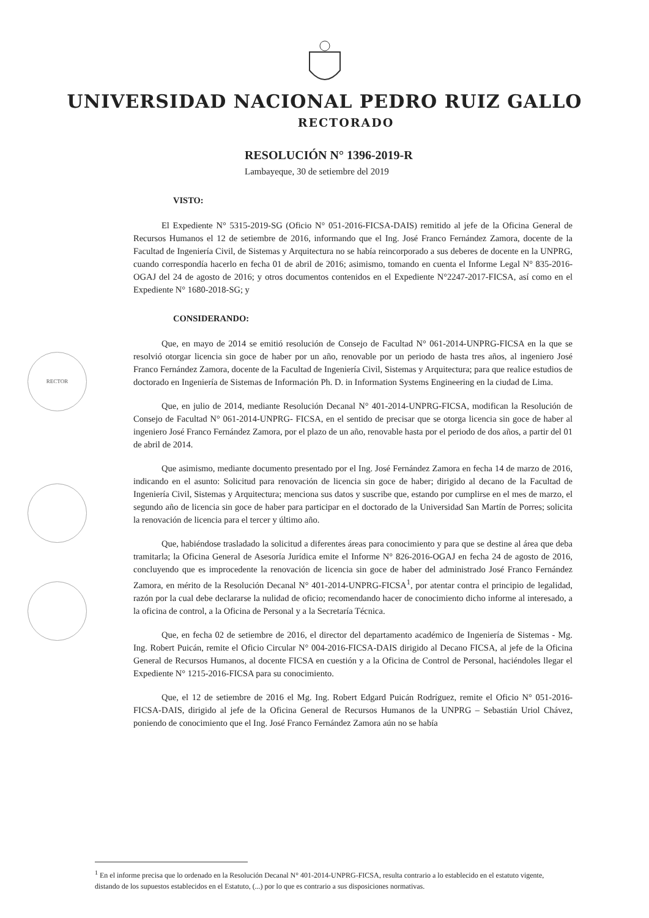UNIVERSIDAD NACIONAL PEDRO RUIZ GALLO
RECTORADO
RESOLUCIÓN N° 1396-2019-R
Lambayeque, 30 de setiembre del 2019
VISTO:
El Expediente N° 5315-2019-SG (Oficio N° 051-2016-FICSA-DAIS) remitido al jefe de la Oficina General de Recursos Humanos el 12 de setiembre de 2016, informando que el Ing. José Franco Fernández Zamora, docente de la Facultad de Ingeniería Civil, de Sistemas y Arquitectura no se había reincorporado a sus deberes de docente en la UNPRG, cuando correspondía hacerlo en fecha 01 de abril de 2016; asimismo, tomando en cuenta el Informe Legal N° 835-2016-OGAJ del 24 de agosto de 2016; y otros documentos contenidos en el Expediente N°2247-2017-FICSA, así como en el Expediente N° 1680-2018-SG; y
CONSIDERANDO:
Que, en mayo de 2014 se emitió resolución de Consejo de Facultad N° 061-2014-UNPRG-FICSA en la que se resolvió otorgar licencia sin goce de haber por un año, renovable por un periodo de hasta tres años, al ingeniero José Franco Fernández Zamora, docente de la Facultad de Ingeniería Civil, Sistemas y Arquitectura; para que realice estudios de doctorado en Ingeniería de Sistemas de Información Ph. D. in Information Systems Engineering en la ciudad de Lima.
Que, en julio de 2014, mediante Resolución Decanal N° 401-2014-UNPRG-FICSA, modifican la Resolución de Consejo de Facultad N° 061-2014-UNPRG- FICSA, en el sentido de precisar que se otorga licencia sin goce de haber al ingeniero José Franco Fernández Zamora, por el plazo de un año, renovable hasta por el periodo de dos años, a partir del 01 de abril de 2014.
Que asimismo, mediante documento presentado por el Ing. José Fernández Zamora en fecha 14 de marzo de 2016, indicando en el asunto: Solicitud para renovación de licencia sin goce de haber; dirigido al decano de la Facultad de Ingeniería Civil, Sistemas y Arquitectura; menciona sus datos y suscribe que, estando por cumplirse en el mes de marzo, el segundo año de licencia sin goce de haber para participar en el doctorado de la Universidad San Martín de Porres; solicita la renovación de licencia para el tercer y último año.
Que, habiéndose trasladado la solicitud a diferentes áreas para conocimiento y para que se destine al área que deba tramitarla; la Oficina General de Asesoría Jurídica emite el Informe N° 826-2016-OGAJ en fecha 24 de agosto de 2016, concluyendo que es improcedente la renovación de licencia sin goce de haber del administrado José Franco Fernández Zamora, en mérito de la Resolución Decanal N° 401-2014-UNPRG-FICSA<sup>1</sup>, por atentar contra el principio de legalidad, razón por la cual debe declararse la nulidad de oficio; recomendando hacer de conocimiento dicho informe al interesado, a la oficina de control, a la Oficina de Personal y a la Secretaría Técnica.
Que, en fecha 02 de setiembre de 2016, el director del departamento académico de Ingeniería de Sistemas - Mg. Ing. Robert Puicán, remite el Oficio Circular N° 004-2016-FICSA-DAIS dirigido al Decano FICSA, al jefe de la Oficina General de Recursos Humanos, al docente FICSA en cuestión y a la Oficina de Control de Personal, haciéndoles llegar el Expediente N° 1215-2016-FICSA para su conocimiento.
Que, el 12 de setiembre de 2016 el Mg. Ing. Robert Edgard Puicán Rodríguez, remite el Oficio N° 051-2016-FICSA-DAIS, dirigido al jefe de la Oficina General de Recursos Humanos de la UNPRG – Sebastián Uriol Chávez, poniendo de conocimiento que el Ing. José Franco Fernández Zamora aún no se había
RECTOR
<sup>1</sup> En el informe precisa que lo ordenado en la Resolución Decanal N° 401-2014-UNPRG-FICSA, resulta contrario a lo establecido en el estatuto vigente, distando de los supuestos establecidos en el Estatuto, (...) por lo que es contrario a sus disposiciones normativas.